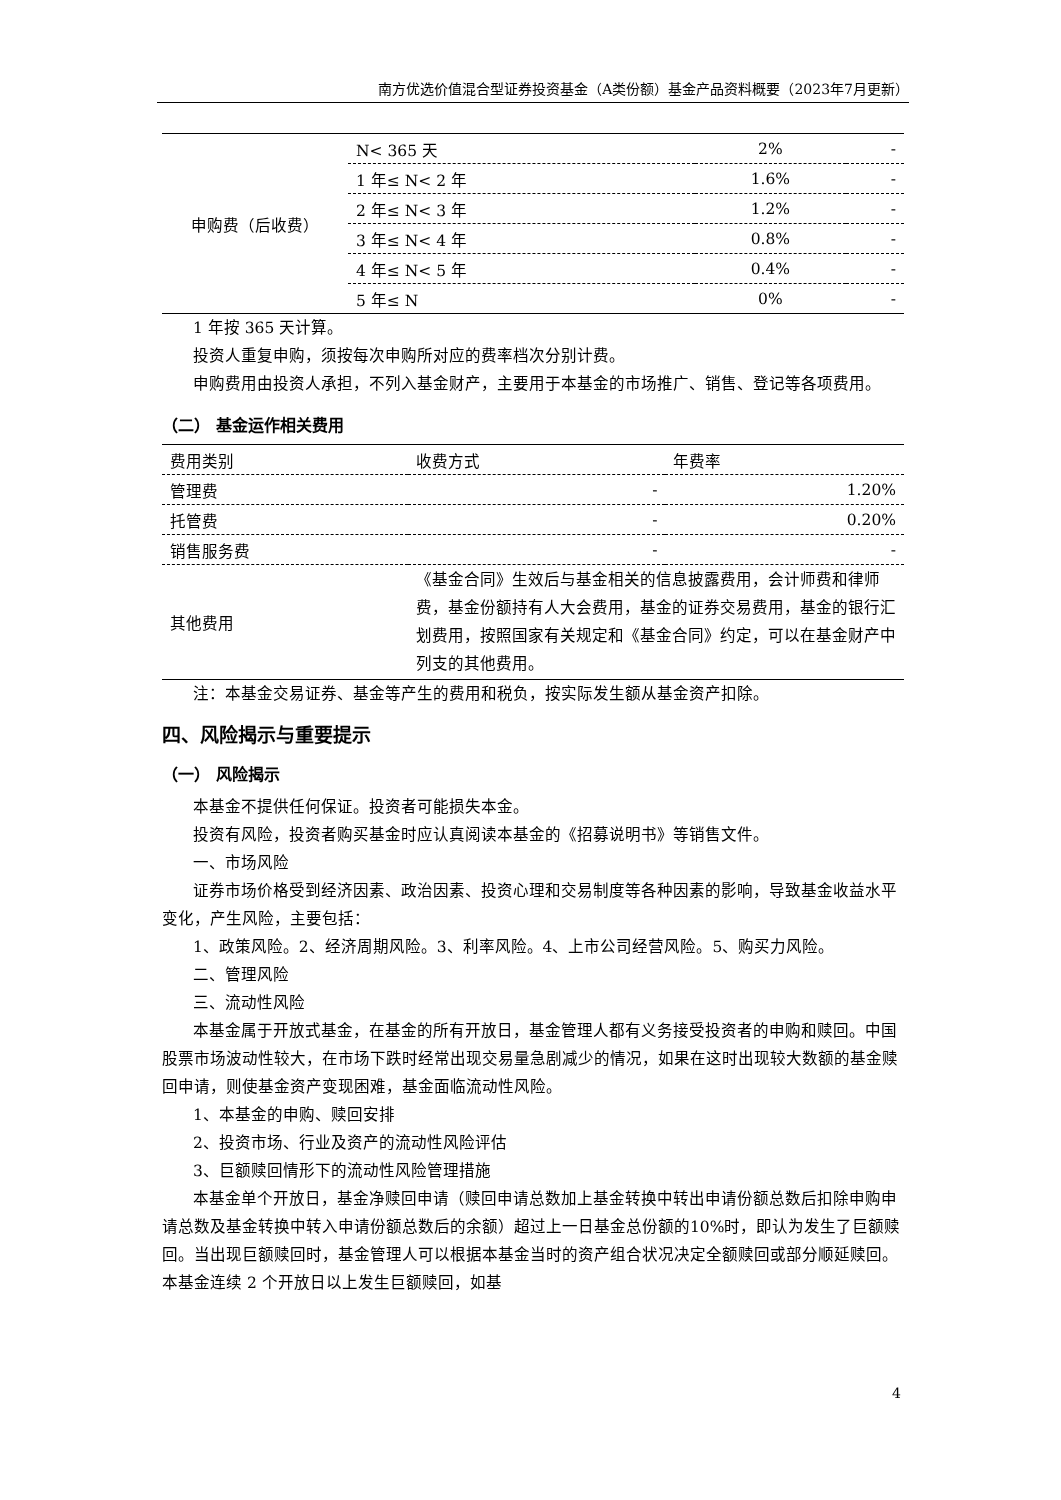南方优选价值混合型证券投资基金（A类份额）基金产品资料概要（2023年7月更新）
| 申购费（后收费） | N< 365 天 | 2% | - |
| | 1 年≤ N< 2 年 | 1.6% | - |
| | 2 年≤ N< 3 年 | 1.2% | - |
| | 3 年≤ N< 4 年 | 0.8% | - |
| | 4 年≤ N< 5 年 | 0.4% | - |
| | 5 年≤ N | 0% | - |
1 年按 365 天计算。
投资人重复申购，须按每次申购所对应的费率档次分别计费。
申购费用由投资人承担，不列入基金财产，主要用于本基金的市场推广、销售、登记等各项费用。
（二） 基金运作相关费用
| 费用类别 | 收费方式 | 年费率 |
| 管理费 | - | 1.20% |
| 托管费 | - | 0.20% |
| 销售服务费 | - | - |
| 其他费用 | 《基金合同》生效后与基金相关的信息披露费用，会计师费和律师费，基金份额持有人大会费用，基金的证券交易费用，基金的银行汇划费用，按照国家有关规定和《基金合同》约定，可以在基金财产中列支的其他费用。 | |
注：本基金交易证券、基金等产生的费用和税负，按实际发生额从基金资产扣除。
四、风险揭示与重要提示
（一） 风险揭示
本基金不提供任何保证。投资者可能损失本金。
投资有风险，投资者购买基金时应认真阅读本基金的《招募说明书》等销售文件。
一、市场风险
证券市场价格受到经济因素、政治因素、投资心理和交易制度等各种因素的影响，导致基金收益水平变化，产生风险，主要包括：
1、政策风险。2、经济周期风险。3、利率风险。4、上市公司经营风险。5、购买力风险。
二、管理风险
三、流动性风险
本基金属于开放式基金，在基金的所有开放日，基金管理人都有义务接受投资者的申购和赎回。中国股票市场波动性较大，在市场下跌时经常出现交易量急剧减少的情况，如果在这时出现较大数额的基金赎回申请，则使基金资产变现困难，基金面临流动性风险。
1、本基金的申购、赎回安排
2、投资市场、行业及资产的流动性风险评估
3、巨额赎回情形下的流动性风险管理措施
本基金单个开放日，基金净赎回申请（赎回申请总数加上基金转换中转出申请份额总数后扣除申购申请总数及基金转换中转入申请份额总数后的余额）超过上一日基金总份额的10%时，即认为发生了巨额赎回。当出现巨额赎回时，基金管理人可以根据本基金当时的资产组合状况决定全额赎回或部分顺延赎回。本基金连续 2 个开放日以上发生巨额赎回，如基
4